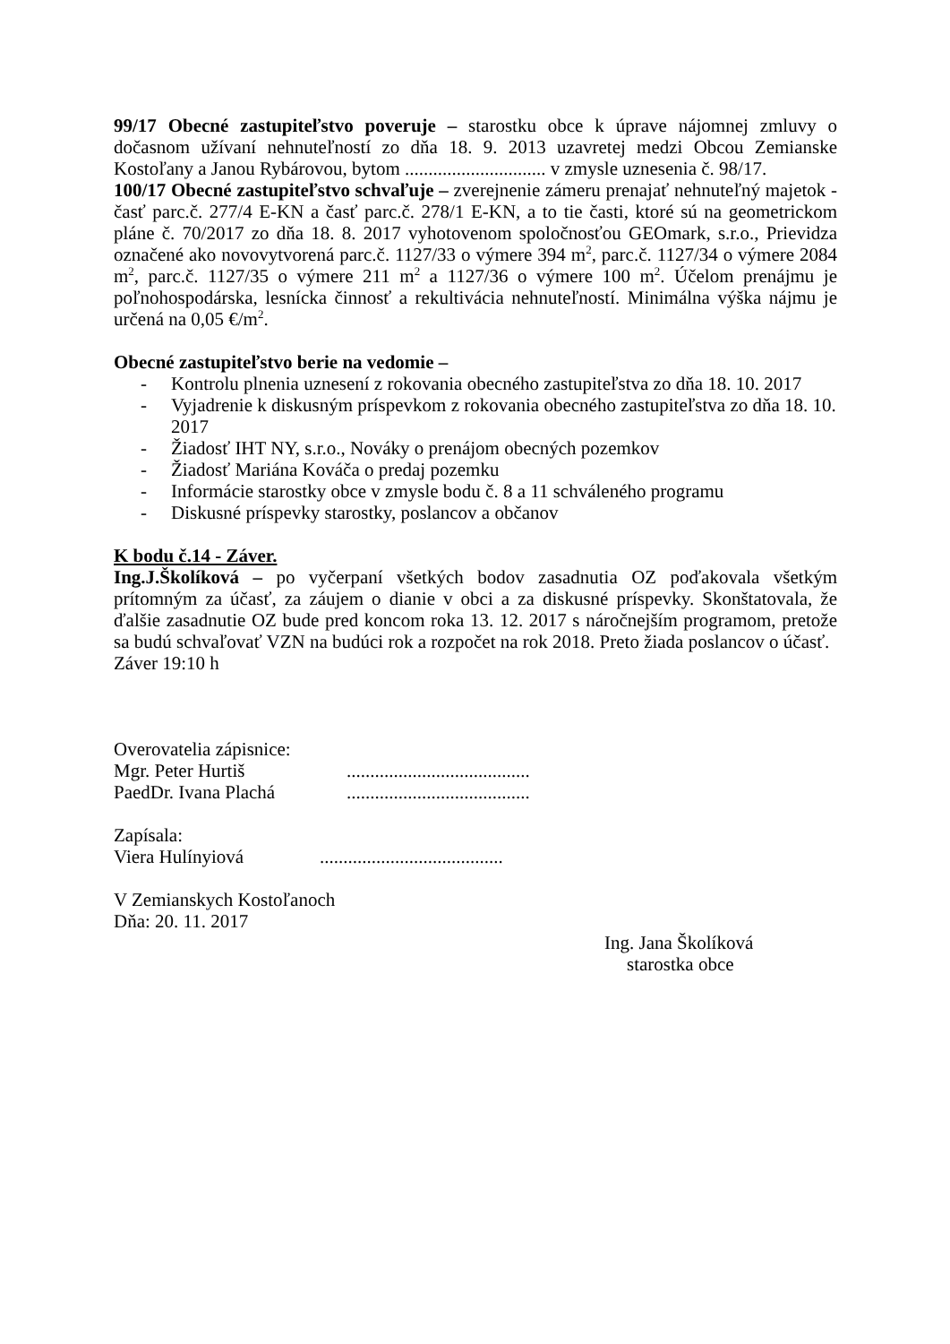99/17 Obecné zastupiteľstvo poveruje – starostku obce k úprave nájomnej zmluvy o dočasnom užívaní nehnuteľností zo dňa 18. 9. 2013 uzavretej medzi Obcou Zemianske Kostoľany a Janou Rybárovou, bytom .............................. v zmysle uznesenia č. 98/17.
100/17 Obecné zastupiteľstvo schvaľuje – zverejnenie zámeru prenajať nehnuteľný majetok - časť parc.č. 277/4 E-KN a časť parc.č. 278/1 E-KN, a to tie časti, ktoré sú na geometrickom pláne č. 70/2017 zo dňa 18. 8. 2017 vyhotovenom spoločnosťou GEOmark, s.r.o., Prievidza označené ako novovytvorená parc.č. 1127/33 o výmere 394 m<sup>2</sup>, parc.č. 1127/34 o výmere 2084 m<sup>2</sup>, parc.č. 1127/35 o výmere 211 m<sup>2</sup> a 1127/36 o výmere 100 m<sup>2</sup>. Účelom prenájmu je poľnohospodárska, lesnícka činnosť a rekultivácia nehnuteľností. Minimálna výška nájmu je určená na 0,05 €/m<sup>2</sup>.
Obecné zastupiteľstvo berie na vedomie –
- Kontrolu plnenia uznesení z rokovania obecného zastupiteľstva zo dňa 18. 10. 2017
- Vyjadrenie k diskusným príspevkom z rokovania obecného zastupiteľstva zo dňa 18. 10. 2017
- Žiadosť IHT NY, s.r.o., Nováky o prenájom obecných pozemkov
- Žiadosť Mariána Kováča o predaj pozemku
- Informácie starostky obce v zmysle bodu č. 8 a 11 schváleného programu
- Diskusné príspevky starostky, poslancov a občanov
K bodu č.14 - Záver.
Ing.J.Školíková – po vyčerpaní všetkých bodov zasadnutia OZ poďakovala všetkým prítomným za účasť, za záujem o dianie v obci a za diskusné príspevky. Skonštatovala, že ďalšie zasadnutie OZ bude pred koncom roka 13. 12. 2017 s náročnejším programom, pretože sa budú schvaľovať VZN na budúci rok a rozpočet na rok 2018. Preto žiada poslancov o účasť.
Záver 19:10 h
Overovatelia zápisnice:
Mgr. Peter Hurtiš.......................................
PaedDr. Ivana Plachá.......................................
Zapísala:
Viera Hulínyiová.......................................
V Zemianskych Kostoľanoch
Dňa: 20. 11. 2017
Ing. Jana Školíková
starostka obce